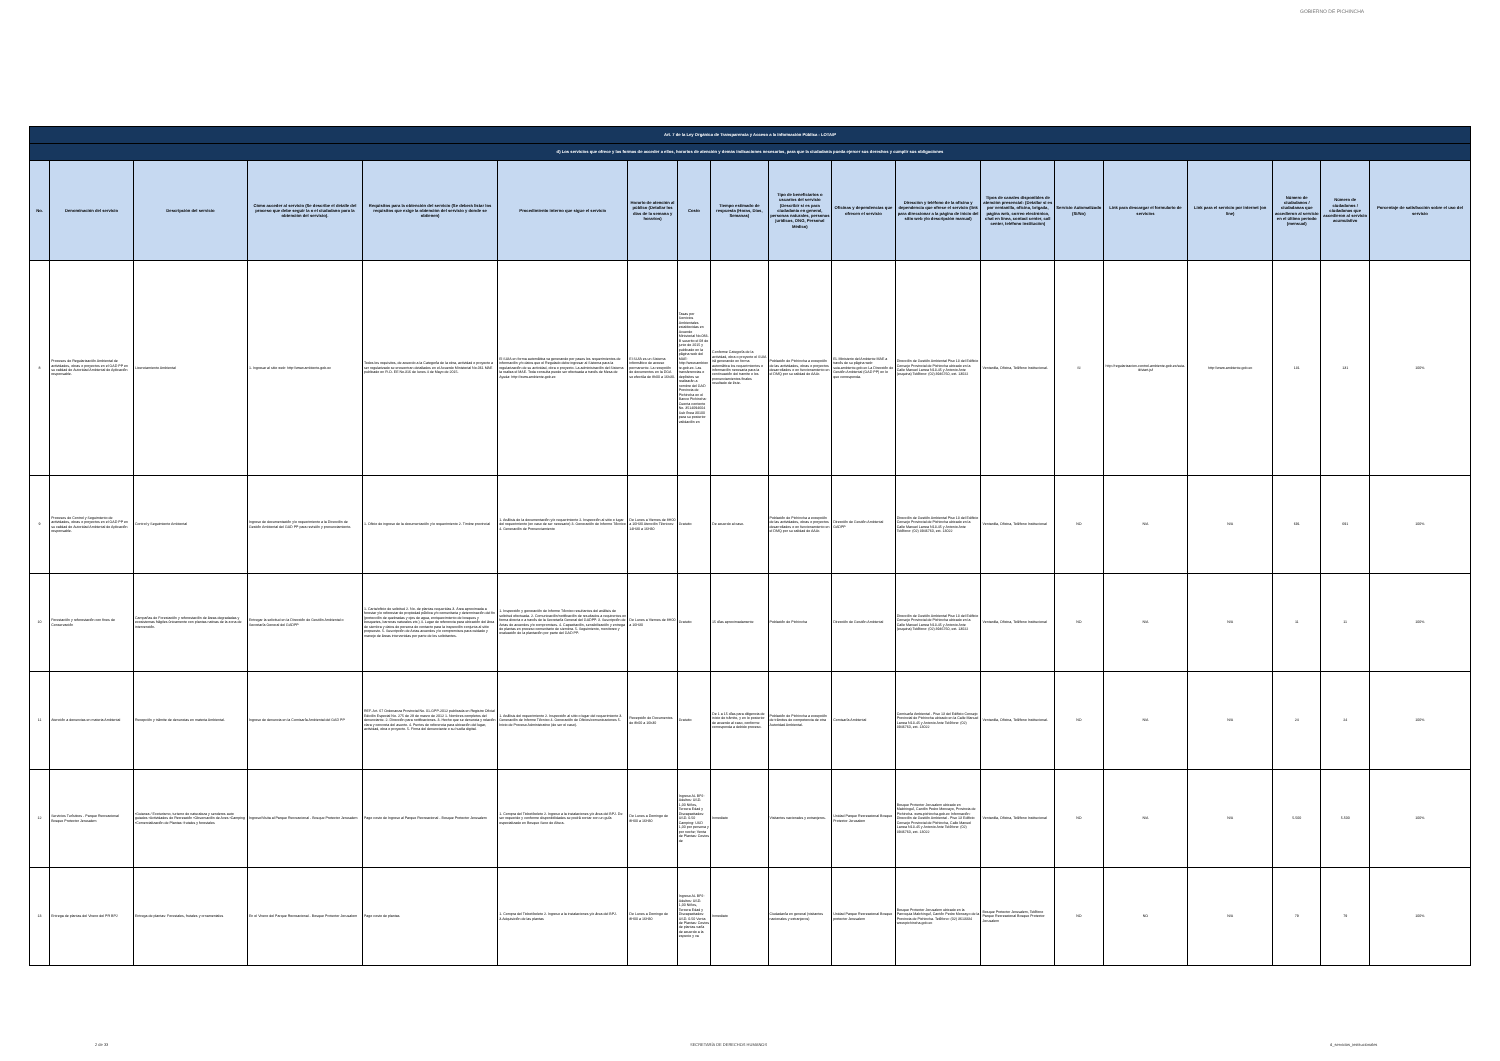GOBIERNO DE PICHINCHA
| Art. 7 de la Ley Orgánica de Transparencia y Acceso a la Información Pública - LOTAIP | | | | | | | | | | | | | | | | | | |
| d) Los servicios que ofrece y las formas de acceder a ellos, horarios de atención y demás indicaciones necesarias, para que la ciudadanía pueda ejercer sus derechos y cumplir sus obligaciones | | | | | | | | | | | | | | | | | | |
| No. | Denominación del servicio | Descripción del servicio | Cómo acceder al servicio (Se describe el detalle del proceso que debe seguir la o el ciudadano para la obtención del servicio). | Requisitos para la obtención del servicio (Se deberá listar los requisitos que exige la obtención del servicio y donde se obtienen) | Procedimiento interno que sigue el servicio | Horario de atención al público (Detallar los días de la semana y horarios) | Costo | Tiempo estimado de respuesta (Horas, Días, Semanas) | Tipo de beneficiarios o usuarios del servicio (Describir si es para ciudadanía en general, personas naturales, personas jurídicas, ONG, Personal Médico) | Oficinas y dependencias que ofrecen el servicio | Dirección y teléfono de la oficina y dependencia que ofrece el servicio (link para direccionar a la página de inicio del sitio web y/o descripción manual) | Tipos de canales disponibles de atención presencial: (Detallar si es por ventanilla, oficina, brigada, página web, correo electrónico, chat en línea, contact center, call center, teléfono institución) | Servicio Automatizado (Si/No) | Link para descargar el formulario de servicios | Link para el servicio por internet (on line) | Número de ciudadanos / ciudadanas que accedieron al servicio en el último período (mensual) | Número de ciudadanos / ciudadanas que accedieron al servicio acumulativo | Porcentaje de satisfacción sobre el uso del servicio |
| 8 | Procesos de Regularización Ambiental de actividades, obras o proyectos en el GAD PP en su calidad de Autoridad Ambiental de Aplicación responsable. | Licenciamiento Ambiental | 1. Ingresar al sitio web: http://www.ambiente.gob.ec | Todos los requisitos, de acuerdo a la Categoría de la obra, actividad o proyecto a ser regularizado se encuentran detallados en el Acuerdo Ministerial No.061 MAE publicado en R.O. EE No.316 de lunes 4 de Mayo de 2015. | El SUIA en forma automática va generando por pasos los requerimientos de información y/o datos que el Regulado debe ingresar al Sistema para la regularización de su actividad, obra o proyecto. La administración del Sistema la realiza el MAE. Toda consulta puede ser efectuada a través de Mesa de Ayuda: http://www.ambiente.gob.ec | El SUIA es un Sistema informático de acceso permanente. La recepción de documentos en la DGA se efectúa de 8h00 a 16h30. | Tasas por Servicios Ambientales establecidas en Acuerdo Ministerial No.083-B suscrito el 08 de junio de 2015 y publicado en la página web del MAE: http://www.ambiente.gob.ec. Las transferencias o depósitos se realizarán a nombre del GAD Provincia de Pichincha en el Banco Pichincha: Cuenta corriente No. 3514094604 Sub línea 30100 para su posterior validación en | Conforme Categoría de la actividad, obra o proyecto el SUIA irá generando en forma automática los requerimientos o información necesaria para la continuación del tramite o los pronunciamientos finales resultado de éste. | Población de Pichincha a excepción de las actividades, obras o proyectos desarrollados o en funcionamiento en el DMQ por su calidad de AAAr. | EL Ministerio del Ambiente MAE a través de su página web: suia.ambiente.gob.ec La Dirección de Gestión Ambiental (GAD PP) en lo que corresponda. | Dirección de Gestión Ambiental Piso 13 del Edificio Consejo Provincial de Pichincha ubicado en la Calle Manuel Larrea N13-45 y Antonio Ante (esquina) Teléfono: (02) 3946760, ext. 13022 | Ventanilla, Oficina, Teléfono Institucional. | SI | http://regularizacion-control.ambiente.gob.ec/suia-iii/start.jsf | http://www.ambiente.gob.ec | 131 | 131 | 100% |
| 9 | Procesos de Control y Seguimiento de actividades, obras o proyectos en el GAD PP en su calidad de Autoridad Ambiental de Aplicación responsable. | Control y Seguimiento Ambiental | Ingreso de documentación y/o requerimiento a la Dirección de Gestión Ambiental del GAD PP para revisión y pronunciamiento. | 1. Oficio de ingreso de la documentación y/o requerimiento 2. Timbre provincial | 1. Análisis de la documentación y/o requerimiento 2. Inspección al sitio o lugar del requerimiento (en caso de ser necesario) 3. Generación de Informe Técnico 4. Generación de Pronunciamiento | De Lunes a Viernes de 8H00 a 16H30 Atención Técnicos: 14H30 a 16H30 | Gratuito | De acuerdo al caso. | Población de Pichincha a excepción de las actividades, obras o proyectos desarrollados o en funcionamiento en el DMQ por su calidad de AAAr. | Dirección de Gestión Ambiental GADPP | Dirección de Gestión Ambiental Piso 13 del Edificio Consejo Provincial de Pichincha ubicado en la Calle Manuel Larrea N13-45 y Antonio Ante Teléfono: (02) 3946760, ext. 13022 | Ventanilla, Oficina, Teléfono Institucional | NO | N/A | N/A | 691 | 691 | 100% |
| 10 | Forestación y reforestación con fines de Conservación | Campañas de Forestación y reforestación de áreas degradadas y ecosistemas frágiles únicamente con plantas nativas de la zona de intervención. | Entregar la solicitud en la Dirección de Gestión Ambiental o Secretaría General del GADPP | 1. Carta/oficio de solicitud 2. No. de plantas requeridas 3. Área aproximada a forestar y/o reforestar de propiedad pública y/o comunitaria y determinación del fin (protección de quebradas y ojos de agua, enriquecimiento de bosques y bosquetes, barreras naturales etc.) 4. Lugar de referencia para ubicación del área de siembra y datos de persona de contacto para la inspección conjunta al sitio propuesto. 5. Suscripción de Actas acuerdos y/o compromisos para cuidado y manejo de áreas intervenidas por parte de los solicitantes. | 1. Inspección y generación de Informe Técnico resultantes del análisis de solicitud efectuada. 2. Comunicación/notificación de resultados a requirentes en forma directa o a través de la Secretaría General del GADPP. 3. Suscripción de Actas de acuerdos y/o compromisos. 4. Capacitación, sensibilización y entrega de plantas en proceso comunitario de siembra. 5. Seguimiento, monitoreo y evaluación de la plantación por parte del GAD PP. | De Lunes a Viernes de 8H00 a 16H30 | Gratuito | 15 días aproximadamente | Población de Pichincha | Dirección de Gestión Ambiental | Dirección de Gestión Ambiental Piso 13 del Edificio Consejo Provincial de Pichincha ubicado en la Calle Manuel Larrea N13-45 y Antonio Ante (esquina) Teléfono: (02) 3946760, ext. 13022 | Ventanilla, Oficina, Teléfono Institucional | NO | N/A | N/A | 11 | 11 | 100% |
| 11 | Atención a denuncias en materia Ambiental | Recepción y trámite de denuncias en materia Ambiental. | Ingreso de denuncia en la Comisaría Ambiental del GAD PP | REF. Art. 67 Ordenanza Provincial No. 01-GPP-2012 publicada en Registro Oficial Edición Especial No. 275 de 29 de marzo de 2012 1. Nombres completos del denunciante. 2. Dirección para notificaciones. 3. Hecho que se denuncia y relación clara y concreta del asunto. 4. Puntos de referencia para ubicación del lugar, actividad, obra o proyecto. 5. Firma del denunciante o su huella digital. | 1. Análisis del requerimiento 2. Inspección al sitio o lugar del requerimiento 3. Generación de Informe Técnico 4. Generación de Oficios/comunicaciones 5. Inicio de Proceso Administrativo (de ser el caso). | Recepción de Documentos de 8h00 a 16h30 | Gratuito | De 1 a 15 días para diligencia de inicio de trámite, y en lo posterior de acuerdo al caso, conforme corresponda a debido proceso. | Población de Pichincha a excepción de trámites de competencia de otra Autoridad Ambiental. | Comisaría Ambiental | Comisaría Ambiental - Piso 13 del Edificio Consejo Provincial de Pichincha ubicado en la Calle Manuel Larrea N13-45 y Antonio Ante Teléfono: (02) 3946760, ext. 13022 | Ventanilla, Oficina, Teléfono Institucional. | NO | N/A | N/A | 24 | 24 | 100% |
| 12 | Servicios Turísticos - Parque Recreacional Bosque Protector Jerusalem | •Guianza / Ecoturismo, turismo de naturaleza y senderos auto guiados •Actividades de Recreación •Observación de Aves •Camping •Comercialización de Plantas: frutales y forestales | Ingreso/Visita al Parque Recreacional - Bosque Protector Jerusalem | Pago costo de Ingreso al Parque Recreacional - Bosque Protector Jerusalem | 1. Compra del Ticket/boleto 2. Ingreso a la instalaciones y/o área del BPJ. De ser requerido y conforme disponibilidades se podrá contar con un guía especializado en Bosque Seco de Altura. | De Lunes a Domingo de 8H00 a 16H30 | Ingreso AL BPJ: Adultos: USD. 1,00 Niños, Tercera Edad y Discapacitados: USD. 0.50 Camping: USD 1,00 por persona y por noche; Venta de Plantas: Costos de | Inmediato | Visitantes nacionales y extranjeros. | Unidad Parque Recreacional Bosque Protector Jerusalem | Bosque Protector Jerusalem ubicado en Malchinguí, Cantón Pedro Moncayo, Provincia de Pichincha. www.pichincha.gob.ec Información: Dirección de Gestión Ambiental - Piso 13 Edificio Consejo Provincial de Pichincha, Calle Manuel Larrea N13-45 y Antonio Ante Teléfono: (02) 3946760, ext. 13022 | Ventanilla, Oficina, Teléfono Institucional | NO | N/A | N/A | 5.500 | 5.500 | 100% |
| 13 | Entrega de plantas del Vivero del PR BPJ | Entrega de plantas: Forestales, frutales y ornamentales | En el Vivero del Parque Recreacional - Bosque Protector Jerusalem | Pago costo de plantas | 1. Compra del Ticket/boleto 2. Ingreso a la instalaciones y/o área del BPJ. 3.Adquisición de las plantas | De Lunes a Domingo de 8H00 a 16H30 | Ingreso AL BPJ: Adultos: USD. 1,00 Niños, Tercera Edad y Discapacitados: USD. 0.50 Venta de Plantas: Costos de plantas varía de acuerdo a la especie y va | Inmediato | Ciudadanía en general (visitantes nacionales y extranjeros) | Unidad Parque Recreacional Bosque protector Jerusalem | Bosque Protector Jerusalem ubicado en la Parroquia Malchinguí, Cantón Pedro Moncayo de la Provincia de Pichincha. Teléfono: (02) 3613334 www.pichincha.gob.ec | Bosque Protector Jerusalem, Teléfono Parque Recreacional Bosque Protector Jerusalem | NO | NO | N/A | 79 | 79 | 100% |
2 de 33 SECRETARÍA DE DERECHOS HUMANOS d_servicios_institucionales